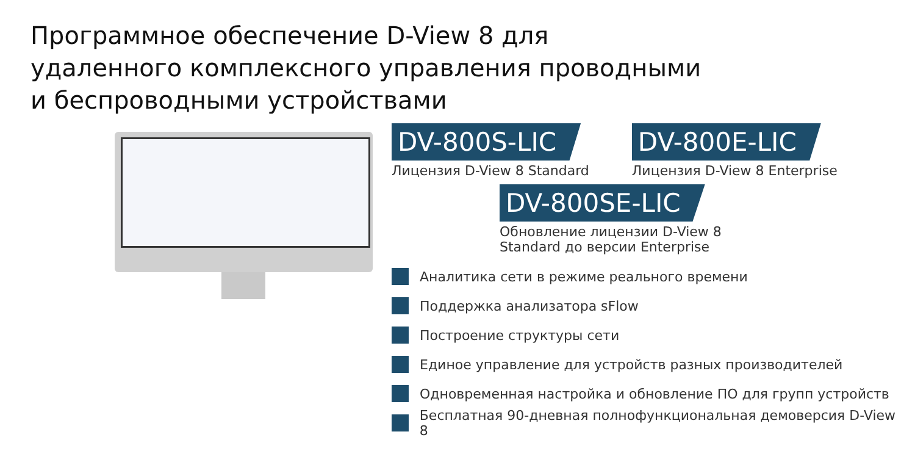Программное обеспечение D-View 8 для удаленного комплексного управления проводными и беспроводными устройствами
DV-800S-LIC
Лицензия D-View 8 Standard
DV-800E-LIC
Лицензия D-View 8 Enterprise
DV-800SE-LIC
Обновление лицензии D-View 8
Standard до версии Enterprise
Аналитика сети в режиме реального времени
Поддержка анализатора sFlow
Построение структуры сети
Единое управление для устройств разных производителей
Одновременная настройка и обновление ПО для групп устройств
Бесплатная 90-дневная полнофункциональная демоверсия D-View 8